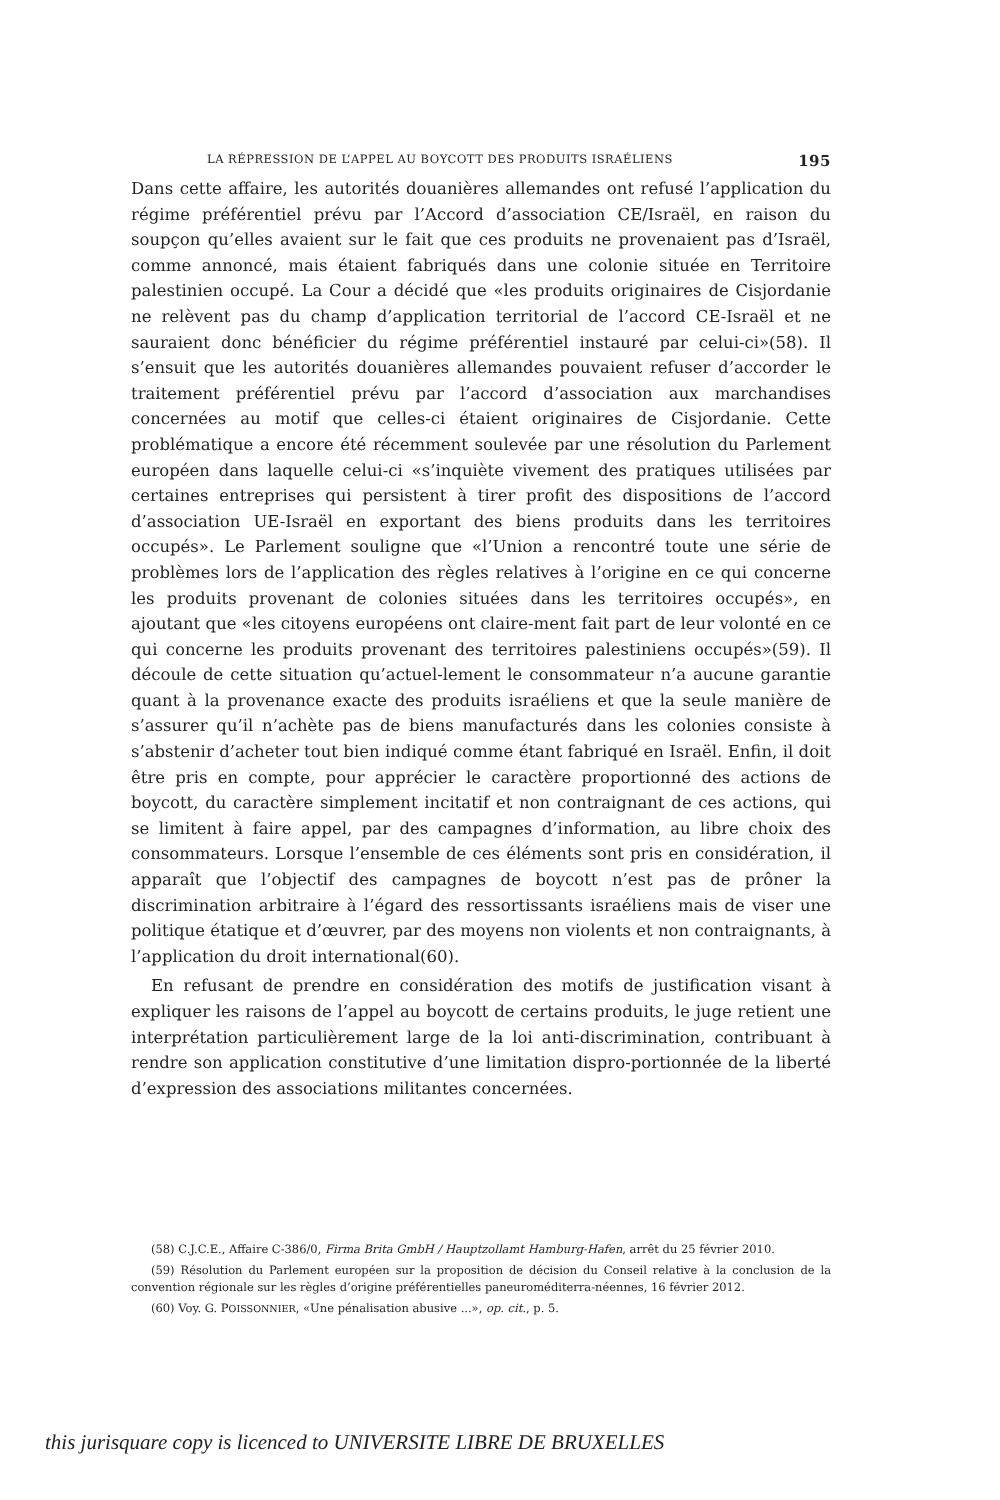LA RÉPRESSION DE L’APPEL AU BOYCOTT DES PRODUITS ISRAÉLIENS 195
Dans cette affaire, les autorités douanières allemandes ont refusé l’application du régime préférentiel prévu par l’Accord d’association CE/Israël, en raison du soupçon qu’elles avaient sur le fait que ces produits ne provenaient pas d’Israël, comme annoncé, mais étaient fabriqués dans une colonie située en Territoire palestinien occupé. La Cour a décidé que «les produits originaires de Cisjordanie ne relèvent pas du champ d’application territorial de l’accord CE-Israël et ne sauraient donc bénéficier du régime préférentiel instauré par celui-ci»(58). Il s’ensuit que les autorités douanières allemandes pouvaient refuser d’accorder le traitement préférentiel prévu par l’accord d’association aux marchandises concernées au motif que celles-ci étaient originaires de Cisjordanie. Cette problématique a encore été récemment soulevée par une résolution du Parlement européen dans laquelle celui-ci «s’inquiète vivement des pratiques utilisées par certaines entreprises qui persistent à tirer profit des dispositions de l’accord d’association UE-Israël en exportant des biens produits dans les territoires occupés». Le Parlement souligne que «l’Union a rencontré toute une série de problèmes lors de l’application des règles relatives à l’origine en ce qui concerne les produits provenant de colonies situées dans les territoires occupés», en ajoutant que «les citoyens européens ont claire-ment fait part de leur volonté en ce qui concerne les produits provenant des territoires palestiniens occupés»(59). Il découle de cette situation qu’actuel-lement le consommateur n’a aucune garantie quant à la provenance exacte des produits israéliens et que la seule manière de s’assurer qu’il n’achète pas de biens manufacturés dans les colonies consiste à s’abstenir d’acheter tout bien indiqué comme étant fabriqué en Israël. Enfin, il doit être pris en compte, pour apprécier le caractère proportionné des actions de boycott, du caractère simplement incitatif et non contraignant de ces actions, qui se limitent à faire appel, par des campagnes d’information, au libre choix des consommateurs. Lorsque l’ensemble de ces éléments sont pris en considération, il apparaît que l’objectif des campagnes de boycott n’est pas de prôner la discrimination arbitraire à l’égard des ressortissants israéliens mais de viser une politique étatique et d’œuvrer, par des moyens non violents et non contraignants, à l’application du droit international(60).
En refusant de prendre en considération des motifs de justification visant à expliquer les raisons de l’appel au boycott de certains produits, le juge retient une interprétation particulièrement large de la loi anti-discrimination, contribuant à rendre son application constitutive d’une limitation dispro-portionnée de la liberté d’expression des associations militantes concernées.
(58) C.J.C.E., Affaire C-386/0, Firma Brita GmbH / Hauptzollamt Hamburg-Hafen, arrêt du 25 février 2010.
(59) Résolution du Parlement européen sur la proposition de décision du Conseil relative à la conclusion de la convention régionale sur les règles d’origine préférentielles paneuroméditerra-néennes, 16 février 2012.
(60) Voy. G. POISSONNIER, «Une pénalisation abusive ...», op. cit., p. 5.
this jurisquare copy is licenced to UNIVERSITE LIBRE DE BRUXELLES